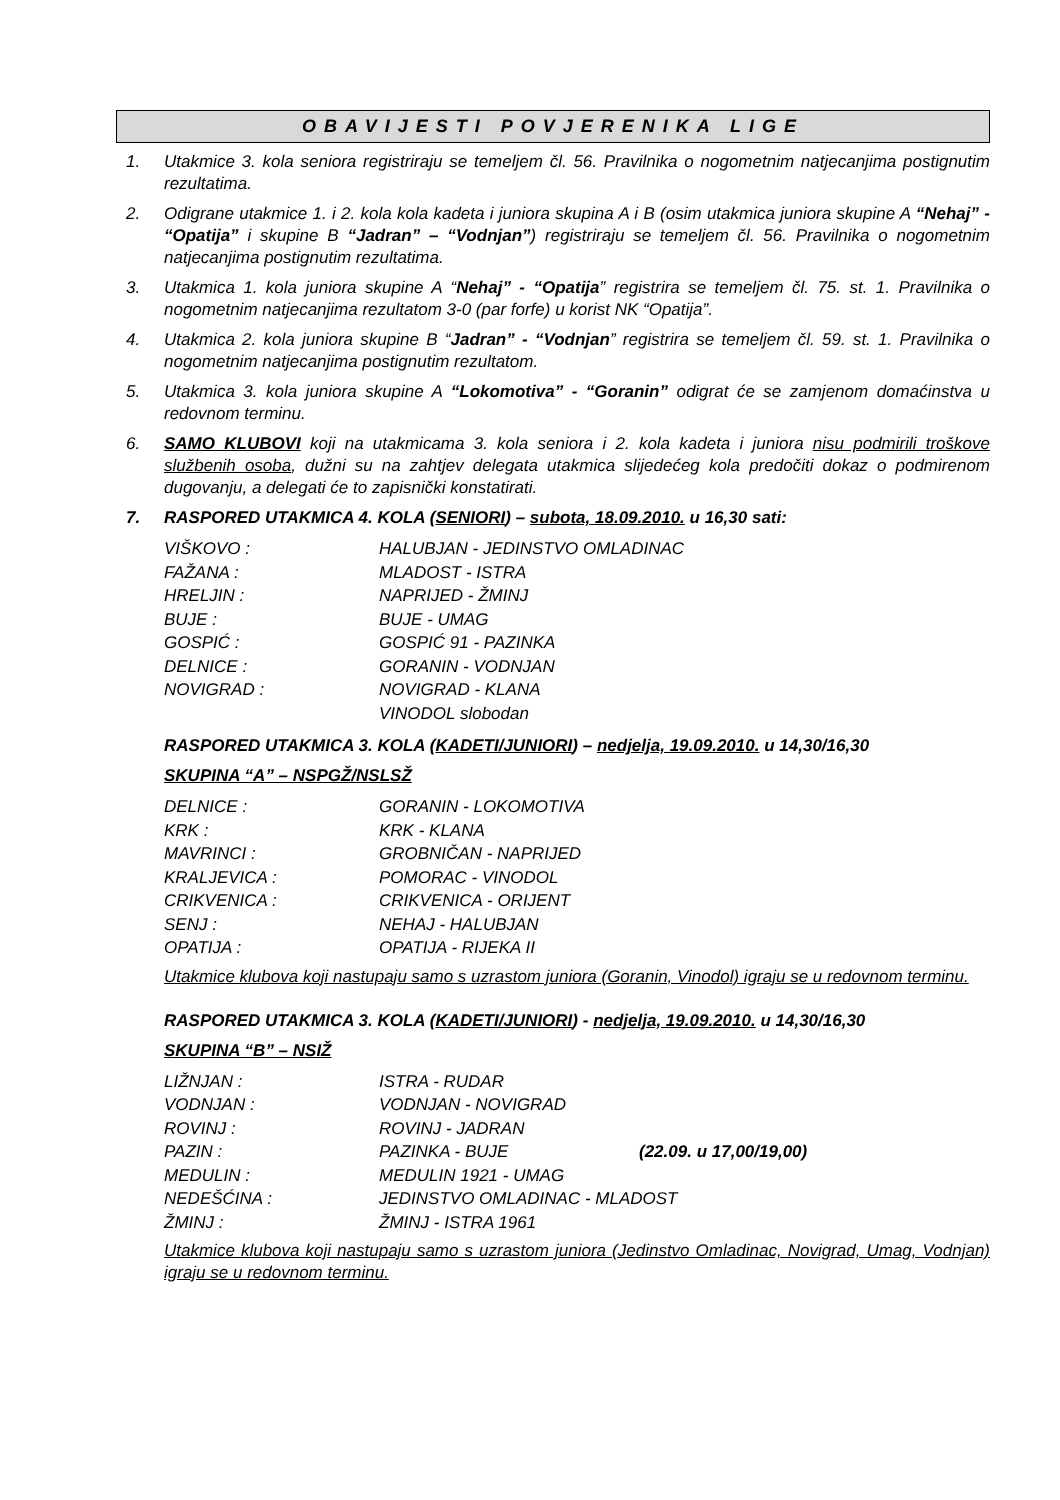OBAVIJESTI POVJERENIKA LIGE
1. Utakmice 3. kola seniora registriraju se temeljem čl. 56. Pravilnika o nogometnim natjecanjima postignutim rezultatima.
2. Odigrane utakmice 1. i 2. kola kola kadeta i juniora skupina A i B (osim utakmica juniora skupine A “Nehaj” - “Opatija” i skupine B “Jadran” – “Vodnjan”) registriraju se temeljem čl. 56. Pravilnika o nogometnim natjecanjima postignutim rezultatima.
3. Utakmica 1. kola juniora skupine A “Nehaj” - “Opatija” registrira se temeljem čl. 75. st. 1. Pravilnika o nogometnim natjecanjima rezultatom 3-0 (par forfe) u korist NK “Opatija”.
4. Utakmica 2. kola juniora skupine B “Jadran” - “Vodnjan” registrira se temeljem čl. 59. st. 1. Pravilnika o nogometnim natjecanjima postignutim rezultatom.
5. Utakmica 3. kola juniora skupine A “Lokomotiva” - “Goranin” odigrat će se zamjenom domaćinstva u redovnom terminu.
6. SAMO KLUBOVI koji na utakmicama 3. kola seniora i 2. kola kadeta i juniora nisu podmirili troškove službenih osoba, dužni su na zahtjev delegata utakmica slijedećeg kola predočiti dokaz o podmirenom dugovanju, a delegati će to zapisnički konstatirati.
7. RASPORED UTAKMICA 4. KOLA (SENIORI) – subota, 18.09.2010. u 16,30 sati:
| VIŠKOVO : | HALUBJAN - JEDINSTVO OMLADINAC |
| FAŽANA : | MLADOST - ISTRA |
| HRELJIN : | NAPRIJED - ŽMINJ |
| BUJE : | BUJE - UMAG |
| GOSPIĆ : | GOSPIĆ 91 - PAZINKA |
| DELNICE : | GORANIN - VODNJAN |
| NOVIGRAD : | NOVIGRAD - KLANA |
| | VINODOL slobodan |
RASPORED UTAKMICA 3. KOLA (KADETI/JUNIORI) – nedjelja, 19.09.2010. u 14,30/16,30
SKUPINA “A” – NSPGŽ/NSLSŽ
| DELNICE : | GORANIN - LOKOMOTIVA |
| KRK : | KRK - KLANA |
| MAVRINCI : | GROBNIČAN - NAPRIJED |
| KRALJEVICA : | POMORAC - VINODOL |
| CRIKVENICA : | CRIKVENICA - ORIJENT |
| SENJ : | NEHAJ - HALUBJAN |
| OPATIJA : | OPATIJA - RIJEKA II |
Utakmice klubova koji nastupaju samo s uzrastom juniora (Goranin, Vinodol) igraju se u redovnom terminu.
RASPORED UTAKMICA 3. KOLA (KADETI/JUNIORI) - nedjelja, 19.09.2010. u 14,30/16,30
SKUPINA “B” – NSIŽ
| LIŽNJAN : | ISTRA - RUDAR | |
| VODNJAN : | VODNJAN - NOVIGRAD | |
| ROVINJ : | ROVINJ - JADRAN | |
| PAZIN : | PAZINKA - BUJE | (22.09. u 17,00/19,00) |
| MEDULIN : | MEDULIN 1921 - UMAG | |
| NEDEŠĆINA : | JEDINSTVO OMLADINAC - MLADOST | |
| ŽMINJ : | ŽMINJ - ISTRA 1961 | |
Utakmice klubova koji nastupaju samo s uzrastom juniora (Jedinstvo Omladinac, Novigrad, Umag, Vodnjan) igraju se u redovnom terminu.